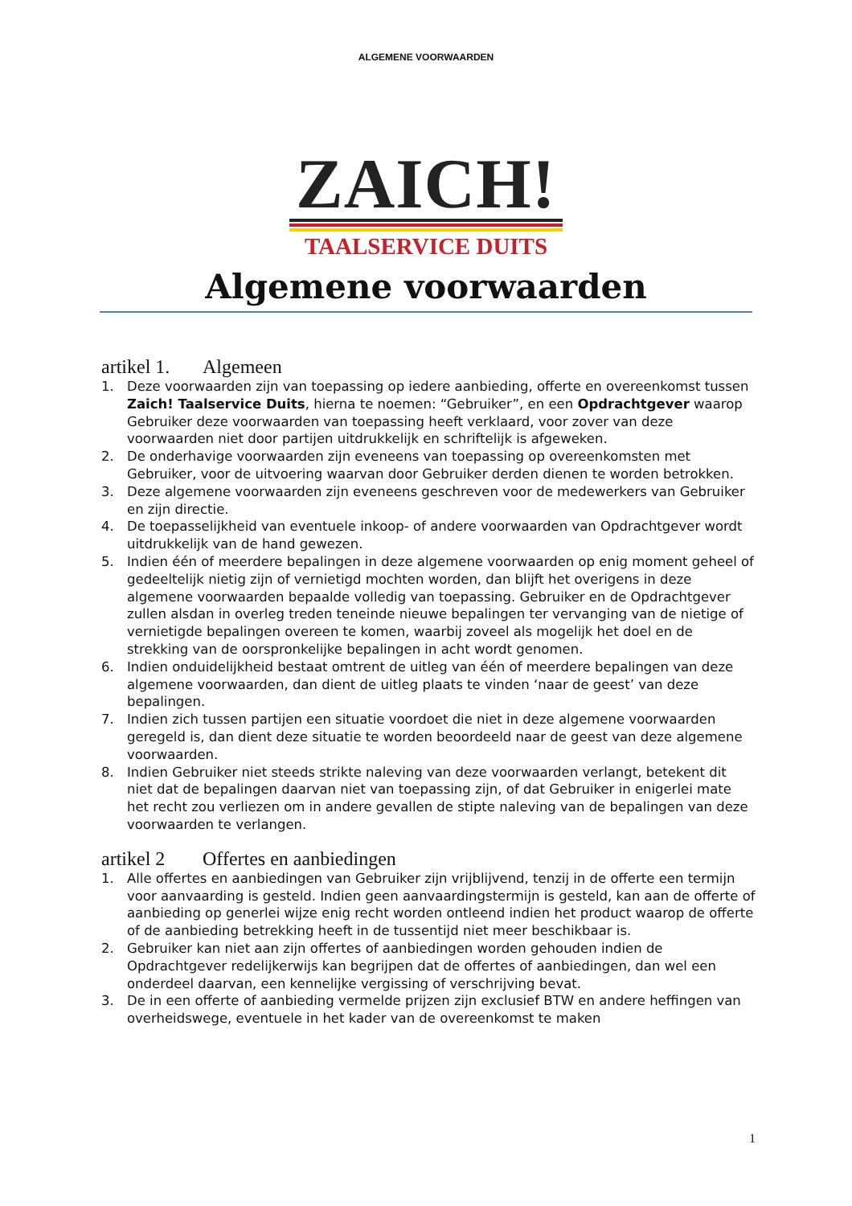ALGEMENE VOORWAARDEN
ZAICH!
TAALSERVICE DUITS
Algemene voorwaarden
artikel 1. Algemeen
1. Deze voorwaarden zijn van toepassing op iedere aanbieding, offerte en overeenkomst tussen Zaich! Taalservice Duits, hierna te noemen: “Gebruiker”, en een Opdrachtgever waarop Gebruiker deze voorwaarden van toepassing heeft verklaard, voor zover van deze voorwaarden niet door partijen uitdrukkelijk en schriftelijk is afgeweken.
2. De onderhavige voorwaarden zijn eveneens van toepassing op overeenkomsten met Gebruiker, voor de uitvoering waarvan door Gebruiker derden dienen te worden betrokken.
3. Deze algemene voorwaarden zijn eveneens geschreven voor de medewerkers van Gebruiker en zijn directie.
4. De toepasselijkheid van eventuele inkoop- of andere voorwaarden van Opdrachtgever wordt uitdrukkelijk van de hand gewezen.
5. Indien één of meerdere bepalingen in deze algemene voorwaarden op enig moment geheel of gedeeltelijk nietig zijn of vernietigd mochten worden, dan blijft het overigens in deze algemene voorwaarden bepaalde volledig van toepassing. Gebruiker en de Opdrachtgever zullen alsdan in overleg treden teneinde nieuwe bepalingen ter vervanging van de nietige of vernietigde bepalingen overeen te komen, waarbij zoveel als mogelijk het doel en de strekking van de oorspronkelijke bepalingen in acht wordt genomen.
6. Indien onduidelijkheid bestaat omtrent de uitleg van één of meerdere bepalingen van deze algemene voorwaarden, dan dient de uitleg plaats te vinden ‘naar de geest’ van deze bepalingen.
7. Indien zich tussen partijen een situatie voordoet die niet in deze algemene voorwaarden geregeld is, dan dient deze situatie te worden beoordeeld naar de geest van deze algemene voorwaarden.
8. Indien Gebruiker niet steeds strikte naleving van deze voorwaarden verlangt, betekent dit niet dat de bepalingen daarvan niet van toepassing zijn, of dat Gebruiker in enigerlei mate het recht zou verliezen om in andere gevallen de stipte naleving van de bepalingen van deze voorwaarden te verlangen.
artikel 2 Offertes en aanbiedingen
1. Alle offertes en aanbiedingen van Gebruiker zijn vrijblijvend, tenzij in de offerte een termijn voor aanvaarding is gesteld. Indien geen aanvaardingstermijn is gesteld, kan aan de offerte of aanbieding op generlei wijze enig recht worden ontleend indien het product waarop de offerte of de aanbieding betrekking heeft in de tussentijd niet meer beschikbaar is.
2. Gebruiker kan niet aan zijn offertes of aanbiedingen worden gehouden indien de Opdrachtgever redelijkerwijs kan begrijpen dat de offertes of aanbiedingen, dan wel een onderdeel daarvan, een kennelijke vergissing of verschrijving bevat.
3. De in een offerte of aanbieding vermelde prijzen zijn exclusief BTW en andere heffingen van overheidswege, eventuele in het kader van de overeenkomst te maken
1